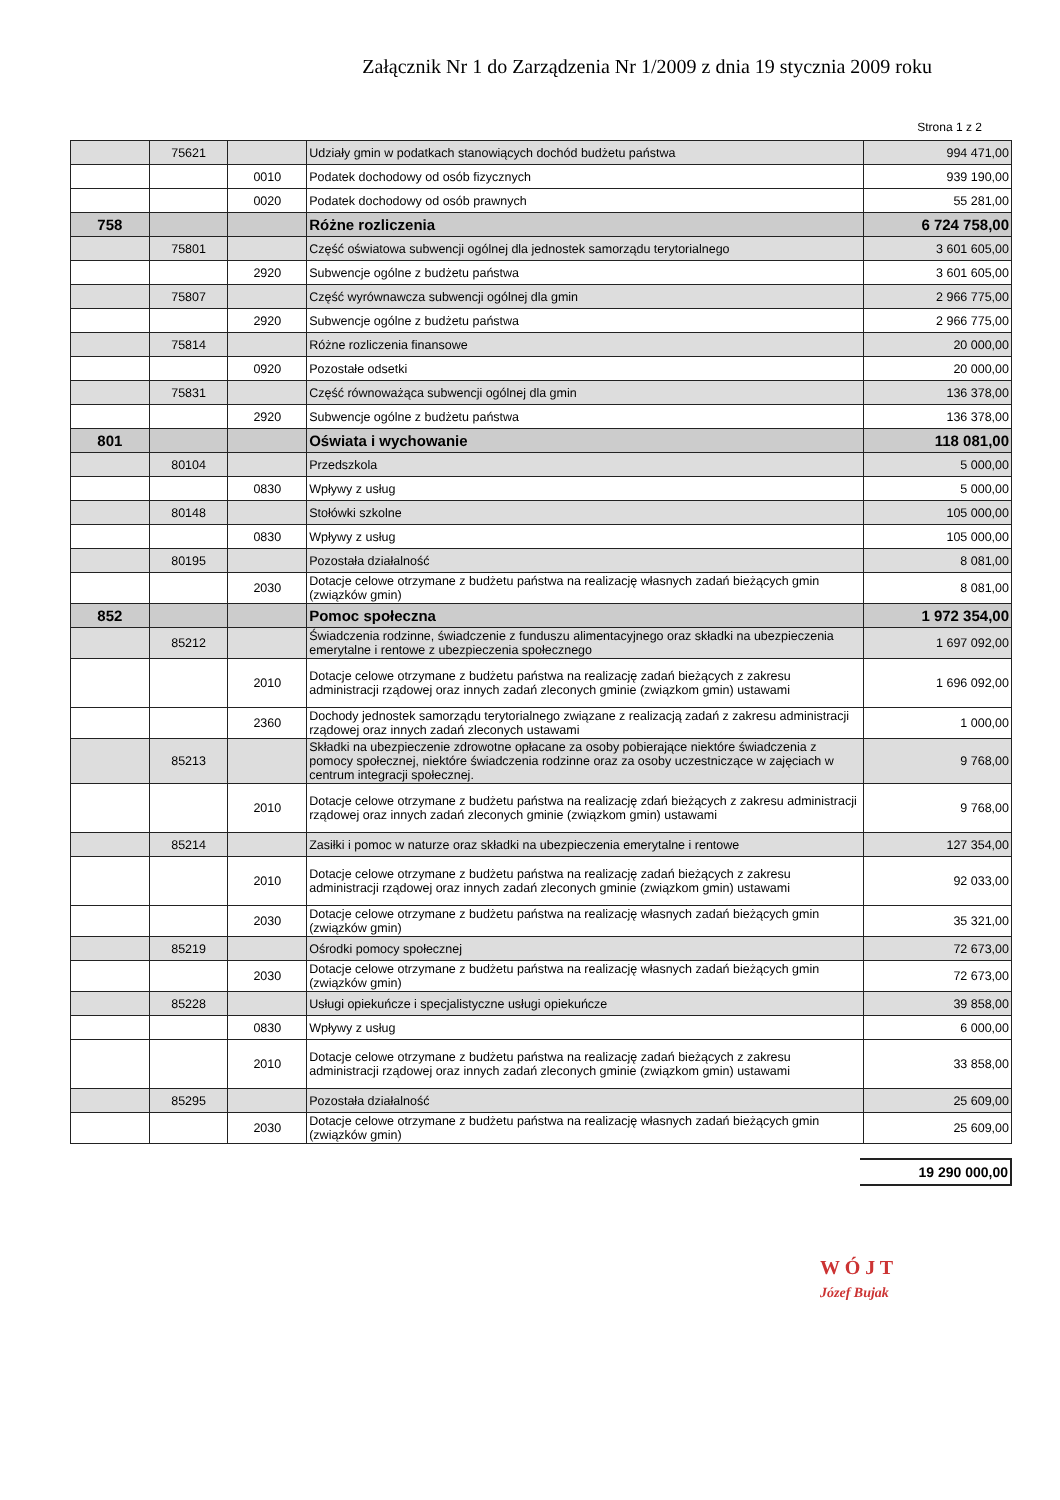Załącznik Nr 1 do Zarządzenia Nr 1/2009 z dnia 19 stycznia 2009 roku
Strona 1 z 2
| | 75621 | | Udziały gmin w podatkach stanowiących dochód budżetu państwa | 994 471,00 |
| | | 0010 | Podatek dochodowy od osób fizycznych | 939 190,00 |
| | | 0020 | Podatek dochodowy od osób prawnych | 55 281,00 |
| 758 | | | Różne rozliczenia | 6 724 758,00 |
| | 75801 | | Część oświatowa subwencji ogólnej dla jednostek samorządu terytorialnego | 3 601 605,00 |
| | | 2920 | Subwencje ogólne z budżetu państwa | 3 601 605,00 |
| | 75807 | | Część wyrównawcza subwencji ogólnej dla gmin | 2 966 775,00 |
| | | 2920 | Subwencje ogólne z budżetu państwa | 2 966 775,00 |
| | 75814 | | Różne rozliczenia finansowe | 20 000,00 |
| | | 0920 | Pozostałe odsetki | 20 000,00 |
| | 75831 | | Część równoważąca subwencji ogólnej dla gmin | 136 378,00 |
| | | 2920 | Subwencje ogólne z budżetu państwa | 136 378,00 |
| 801 | | | Oświata i wychowanie | 118 081,00 |
| | 80104 | | Przedszkola | 5 000,00 |
| | | 0830 | Wpływy z usług | 5 000,00 |
| | 80148 | | Stołówki szkolne | 105 000,00 |
| | | 0830 | Wpływy z usług | 105 000,00 |
| | 80195 | | Pozostała działalność | 8 081,00 |
| | | 2030 | Dotacje celowe otrzymane z budżetu państwa na realizację własnych zadań bieżących gmin (związków gmin) | 8 081,00 |
| 852 | | | Pomoc społeczna | 1 972 354,00 |
| | 85212 | | Świadczenia rodzinne, świadczenie z funduszu alimentacyjnego oraz składki na ubezpieczenia emerytalne i rentowe z ubezpieczenia społecznego | 1 697 092,00 |
| | | 2010 | Dotacje celowe otrzymane z budżetu państwa na realizację zadań bieżących z zakresu administracji rządowej oraz innych zadań zleconych gminie (związkom gmin) ustawami | 1 696 092,00 |
| | | 2360 | Dochody jednostek samorządu terytorialnego związane z realizacją zadań z zakresu administracji rządowej oraz innych zadań zleconych ustawami | 1 000,00 |
| | 85213 | | Składki na ubezpieczenie zdrowotne opłacane za osoby pobierające niektóre świadczenia z pomocy społecznej, niektóre świadczenia rodzinne oraz za osoby uczestniczące w zajęciach w centrum integracji społecznej. | 9 768,00 |
| | | 2010 | Dotacje celowe otrzymane z budżetu państwa na realizację zdań bieżących z zakresu administracji rządowej oraz innych zadań zleconych gminie (związkom gmin) ustawami | 9 768,00 |
| | 85214 | | Zasiłki i pomoc w naturze oraz składki na ubezpieczenia emerytalne i rentowe | 127 354,00 |
| | | 2010 | Dotacje celowe otrzymane z budżetu państwa na realizację zadań bieżących z zakresu administracji rządowej oraz innych zadań zleconych gminie (związkom gmin) ustawami | 92 033,00 |
| | | 2030 | Dotacje celowe otrzymane z budżetu państwa na realizację własnych zadań bieżących gmin (związków gmin) | 35 321,00 |
| | 85219 | | Ośrodki pomocy społecznej | 72 673,00 |
| | | 2030 | Dotacje celowe otrzymane z budżetu państwa na realizację własnych zadań bieżących gmin (związków gmin) | 72 673,00 |
| | 85228 | | Usługi opiekuńcze i specjalistyczne usługi opiekuńcze | 39 858,00 |
| | | 0830 | Wpływy z usług | 6 000,00 |
| | | 2010 | Dotacje celowe otrzymane z budżetu państwa na realizację zadań bieżących z zakresu administracji rządowej oraz innych zadań zleconych gminie (związkom gmin) ustawami | 33 858,00 |
| | 85295 | | Pozostała działalność | 25 609,00 |
| | | 2030 | Dotacje celowe otrzymane z budżetu państwa na realizację własnych zadań bieżących gmin (związków gmin) | 25 609,00 |
19 290 000,00
W Ó J T
Józef Bujak